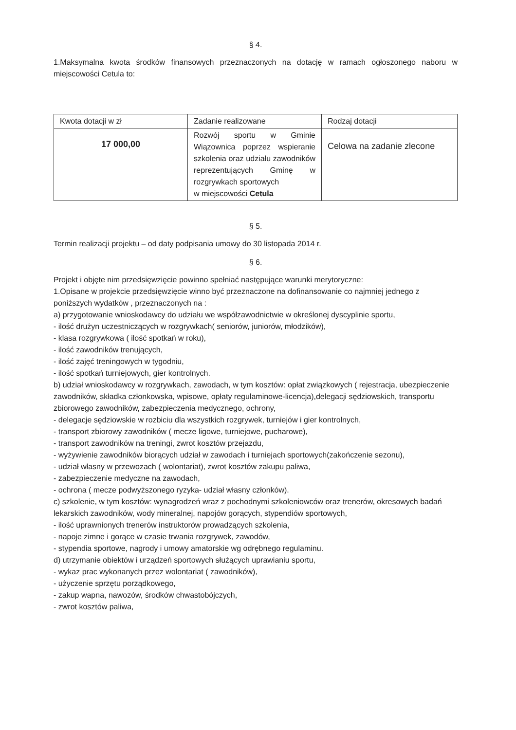§ 4.
1.Maksymalna kwota środków finansowych przeznaczonych na dotację w ramach ogłoszonego naboru w miejscowości Cetula to:
| Kwota dotacji w zł | Zadanie realizowane | Rodzaj dotacji |
| --- | --- | --- |
| 17 000,00 | Rozwój sportu w Gminie Wiązownica poprzez wspieranie szkolenia oraz udziału zawodników reprezentujących Gminę w rozgrywkach sportowych w miejscowości Cetula | Celowa na zadanie zlecone |
§ 5.
Termin realizacji projektu – od daty podpisania umowy do 30 listopada 2014 r.
§ 6.
Projekt i objęte nim przedsięwzięcie powinno spełniać następujące warunki merytoryczne:
1.Opisane w projekcie przedsięwzięcie winno być przeznaczone na dofinansowanie co najmniej jednego z poniższych wydatków , przeznaczonych na :
a) przygotowanie wnioskodawcy do udziału we współzawodnictwie w określonej dyscyplinie sportu,
- ilość drużyn uczestniczących w rozgrywkach( seniorów, juniorów, młodzików),
- klasa rozgrywkowa ( ilość spotkań w roku),
- ilość zawodników trenujących,
- ilość zajęć treningowych w tygodniu,
- ilość spotkań turniejowych, gier kontrolnych.
b) udział wnioskodawcy w rozgrywkach, zawodach, w tym kosztów: opłat związkowych ( rejestracja, ubezpieczenie zawodników, składka członkowska, wpisowe, opłaty regulaminowe-licencja),delegacji sędziowskich, transportu zbiorowego zawodników, zabezpieczenia medycznego, ochrony,
- delegacje sędziowskie w rozbiciu dla wszystkich rozgrywek, turniejów i gier kontrolnych,
- transport zbiorowy zawodników ( mecze ligowe, turniejowe, pucharowe),
- transport zawodników na treningi, zwrot kosztów przejazdu,
- wyżywienie zawodników biorących udział w zawodach i turniejach sportowych(zakończenie sezonu),
- udział własny w przewozach ( wolontariat), zwrot kosztów zakupu paliwa,
- zabezpieczenie medyczne na zawodach,
- ochrona ( mecze podwyższonego ryzyka- udział własny członków).
c) szkolenie, w tym kosztów: wynagrodzeń wraz z pochodnymi szkoleniowców oraz trenerów, okresowych badań lekarskich zawodników, wody mineralnej, napojów gorących, stypendiów sportowych,
- ilość uprawnionych trenerów instruktorów prowadzących szkolenia,
- napoje zimne i gorące w czasie trwania rozgrywek, zawodów,
- stypendia sportowe, nagrody i umowy amatorskie wg odrębnego regulaminu.
d) utrzymanie obiektów i urządzeń sportowych służących uprawianiu sportu,
- wykaz prac wykonanych przez wolontariat ( zawodników),
- użyczenie sprzętu porządkowego,
- zakup wapna, nawozów, środków chwastobójczych,
- zwrot kosztów paliwa,